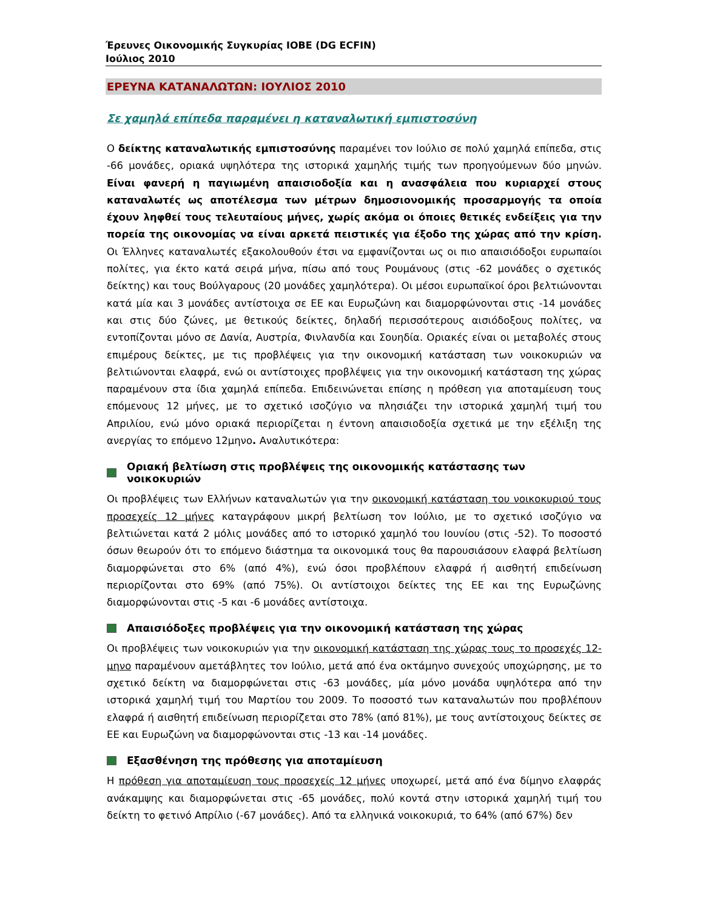Έρευνες Οικονομικής Συγκυρίας ΙΟΒΕ (DG ECFIN)
Ιούλιος 2010
ΕΡΕΥΝΑ ΚΑΤΑΝΑΛΩΤΩΝ: ΙΟΥΛΙΟΣ 2010
Σε χαμηλά επίπεδα παραμένει η καταναλωτική εμπιστοσύνη
Ο δείκτης καταναλωτικής εμπιστοσύνης παραμένει τον Ιούλιο σε πολύ χαμηλά επίπεδα, στις -66 μονάδες, οριακά υψηλότερα της ιστορικά χαμηλής τιμής των προηγούμενων δύο μηνών. Είναι φανερή η παγιωμένη απαισιοδοξία και η ανασφάλεια που κυριαρχεί στους καταναλωτές ως αποτέλεσμα των μέτρων δημοσιονομικής προσαρμογής τα οποία έχουν ληφθεί τους τελευταίους μήνες, χωρίς ακόμα οι όποιες θετικές ενδείξεις για την πορεία της οικονομίας να είναι αρκετά πειστικές για έξοδο της χώρας από την κρίση. Οι Έλληνες καταναλωτές εξακολουθούν έτσι να εμφανίζονται ως οι πιο απαισιόδοξοι ευρωπαίοι πολίτες, για έκτο κατά σειρά μήνα, πίσω από τους Ρουμάνους (στις -62 μονάδες ο σχετικός δείκτης) και τους Βούλγαρους (20 μονάδες χαμηλότερα). Οι μέσοι ευρωπαϊκοί όροι βελτιώνονται κατά μία και 3 μονάδες αντίστοιχα σε ΕΕ και Ευρωζώνη και διαμορφώνονται στις -14 μονάδες και στις δύο ζώνες, με θετικούς δείκτες, δηλαδή περισσότερους αισιόδοξους πολίτες, να εντοπίζονται μόνο σε Δανία, Αυστρία, Φινλανδία και Σουηδία. Οριακές είναι οι μεταβολές στους επιμέρους δείκτες, με τις προβλέψεις για την οικονομική κατάσταση των νοικοκυριών να βελτιώνονται ελαφρά, ενώ οι αντίστοιχες προβλέψεις για την οικονομική κατάσταση της χώρας παραμένουν στα ίδια χαμηλά επίπεδα. Επιδεινώνεται επίσης η πρόθεση για αποταμίευση τους επόμενους 12 μήνες, με το σχετικό ισοζύγιο να πλησιάζει την ιστορικά χαμηλή τιμή του Απριλίου, ενώ μόνο οριακά περιορίζεται η έντονη απαισιοδοξία σχετικά με την εξέλιξη της ανεργίας το επόμενο 12μηνο. Αναλυτικότερα:
Οριακή βελτίωση στις προβλέψεις της οικονομικής κατάστασης των νοικοκυριών
Οι προβλέψεις των Ελλήνων καταναλωτών για την οικονομική κατάσταση του νοικοκυριού τους προσεχείς 12 μήνες καταγράφουν μικρή βελτίωση τον Ιούλιο, με το σχετικό ισοζύγιο να βελτιώνεται κατά 2 μόλις μονάδες από το ιστορικό χαμηλό του Ιουνίου (στις -52). Το ποσοστό όσων θεωρούν ότι το επόμενο διάστημα τα οικονομικά τους θα παρουσιάσουν ελαφρά βελτίωση διαμορφώνεται στο 6% (από 4%), ενώ όσοι προβλέπουν ελαφρά ή αισθητή επιδείνωση περιορίζονται στο 69% (από 75%). Οι αντίστοιχοι δείκτες της ΕΕ και της Ευρωζώνης διαμορφώνονται στις -5 και -6 μονάδες αντίστοιχα.
Απαισιόδοξες προβλέψεις για την οικονομική κατάσταση της χώρας
Οι προβλέψεις των νοικοκυριών για την οικονομική κατάσταση της χώρας τους το προσεχές 12-μηνο παραμένουν αμετάβλητες τον Ιούλιο, μετά από ένα οκτάμηνο συνεχούς υποχώρησης, με το σχετικό δείκτη να διαμορφώνεται στις -63 μονάδες, μία μόνο μονάδα υψηλότερα από την ιστορικά χαμηλή τιμή του Μαρτίου του 2009. Το ποσοστό των καταναλωτών που προβλέπουν ελαφρά ή αισθητή επιδείνωση περιορίζεται στο 78% (από 81%), με τους αντίστοιχους δείκτες σε ΕΕ και Ευρωζώνη να διαμορφώνονται στις -13 και -14 μονάδες.
Εξασθένηση της πρόθεσης για αποταμίευση
Η πρόθεση για αποταμίευση τους προσεχείς 12 μήνες υποχωρεί, μετά από ένα δίμηνο ελαφράς ανάκαμψης και διαμορφώνεται στις -65 μονάδες, πολύ κοντά στην ιστορικά χαμηλή τιμή του δείκτη το φετινό Απρίλιο (-67 μονάδες). Από τα ελληνικά νοικοκυριά, το 64% (από 67%) δεν